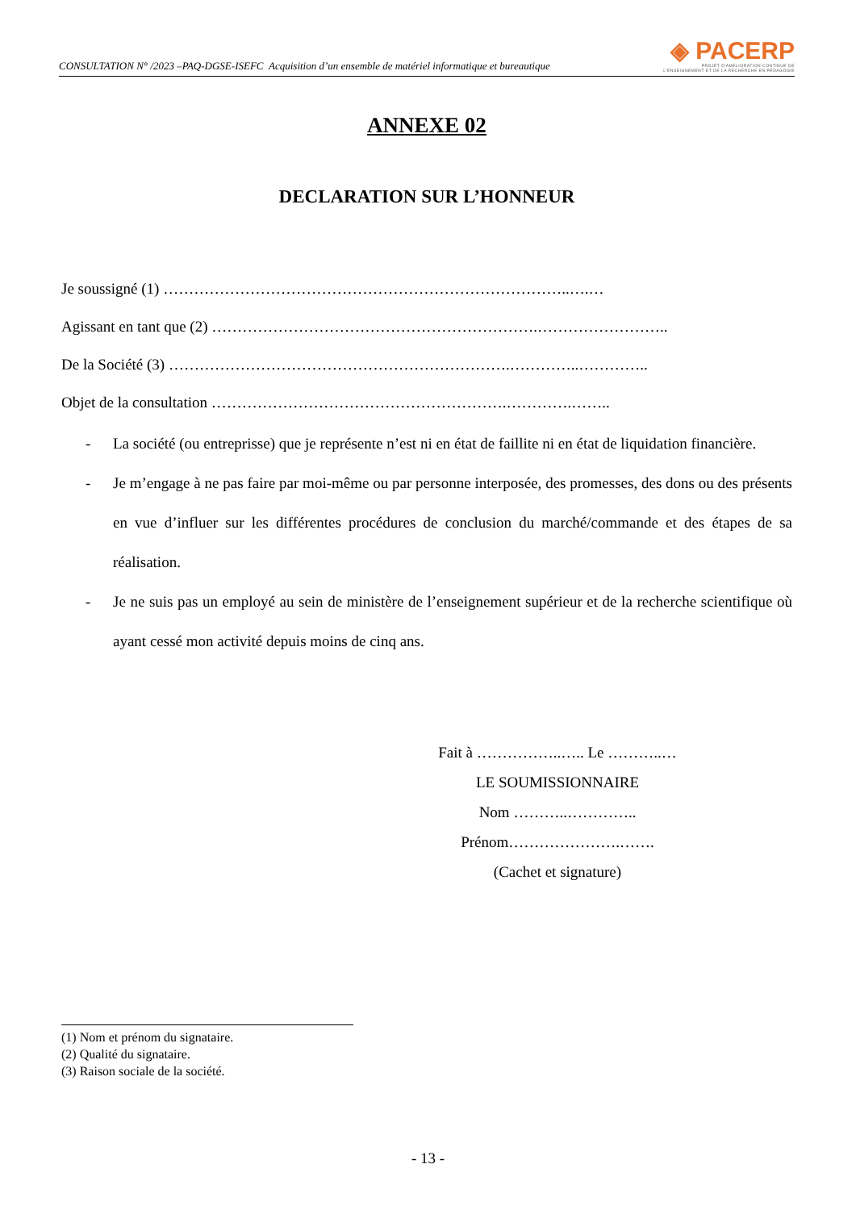CONSULTATION N° /2023 –PAQ-DGSE-ISEFC Acquisition d’un ensemble de matériel informatique et bureautique
◈ PACERP
PROJET D'AMÉLIORATION CONTINUE DE
L'ENSEIGNEMENT ET DE LA RECHERCHE EN PÉDAGOGIE
ANNEXE 02
DECLARATION SUR L’HONNEUR
Je soussigné (1) ……………………………………………………………………..….…
Agissant en tant que (2) ……………………………………………………….……………………..
De la Société (3) ………………………………………………………….…………..…………..
Objet de la consultation ………………………………………………….………….……..
- La société (ou entreprisse) que je représente n’est ni en état de faillite ni en état de liquidation financière.
- Je m’engage à ne pas faire par moi-même ou par personne interposée, des promesses, des dons ou des présents en vue d’influer sur les différentes procédures de conclusion du marché/commande et des étapes de sa réalisation.
- Je ne suis pas un employé au sein de ministère de l’enseignement supérieur et de la recherche scientifique où ayant cessé mon activité depuis moins de cinq ans.
Fait à ……………..….. Le ………..…
LE SOUMISSIONNAIRE
Nom ………..…………..
Prénom………………….…….
(Cachet et signature)
(1) Nom et prénom du signataire.
(2) Qualité du signataire.
(3) Raison sociale de la société.
- 13 -